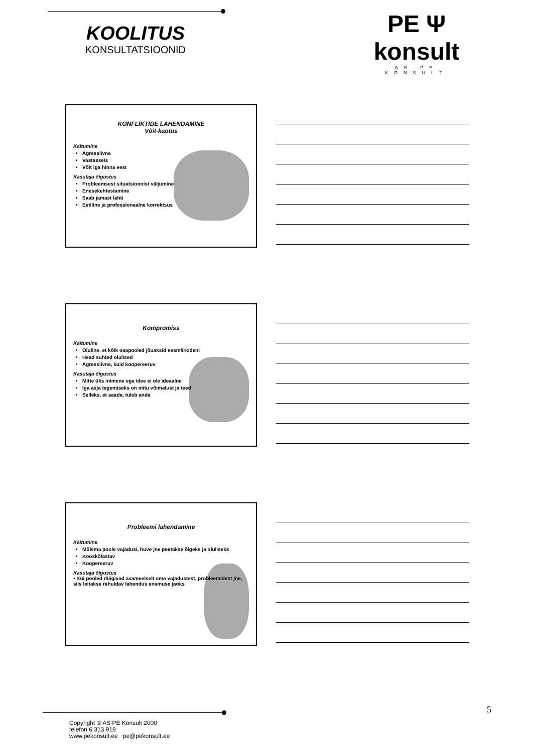KOOLITUS
KONSULTATSIOONID
PE Ψ konsult
AS PE KONSULT
KONFLIKTIDE LAHENDAMINE
Võit-kaotus
Käitumine
Agressiivne
Vastasseis
Võit iga hinna eest
Kasutaja õigustus
Probleemsest situatsioonist väljumine
Enesekehtestamine
Saab jamast lahti
Eetiline ja professionaalne korrektsus
Kompromiss
Käitumine
Oluline, et kõik osapooled jõuaksid eesmärkideni
Head suhted olulised
Agressiivne, kuid koopereeruv
Kasutaja õigustus
Mitte üks inimene ega idee ei ole ideaalne
Iga asja tegemiseks on mitu võimalust ja teed
Selleks, et saada, tuleb anda
Probleemi lahendamine
Käitumine
Mõlema poole vajadusi, huve jne peetakse õigeks ja oluliseks
Kooskõlastav
Koopereeruv
Kasutaja õigustus
• Kui pooled räägivad avameelselt oma vajadustest, probleemidest jne, siis leitakse rahuldav lahendus enamuse jaoks
5
Copyright © AS PE Konsult 2000
telefon 6 313 919
www.pekonsult.ee pe@pekonsult.ee